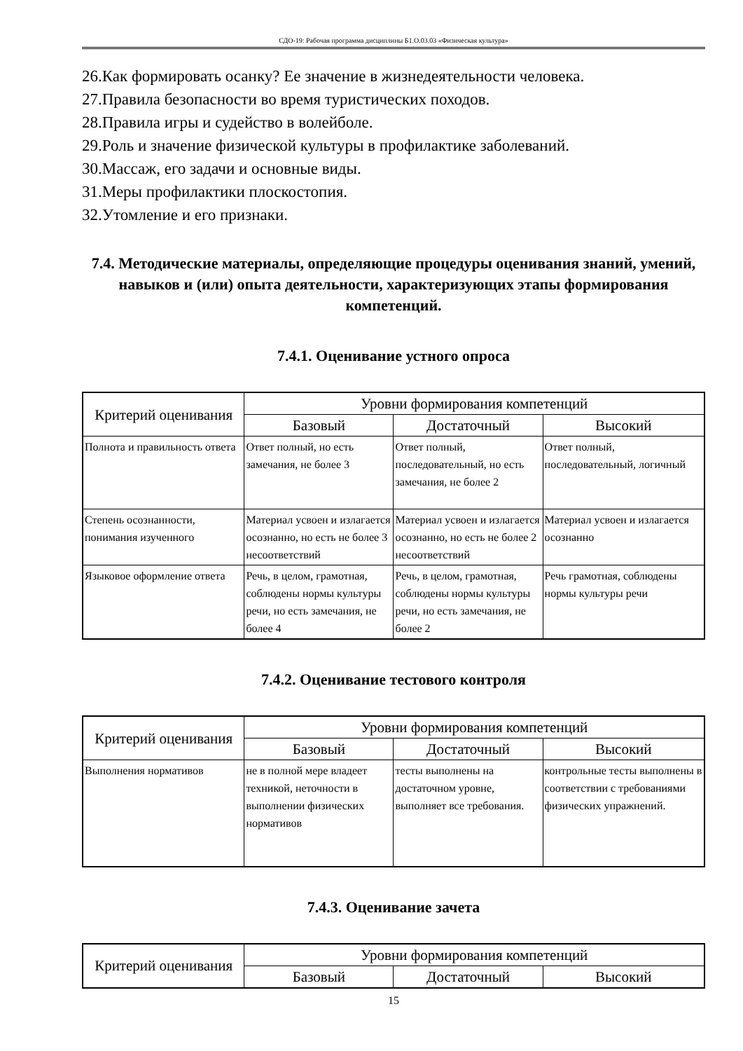СДО-19: Рабочая программа дисциплины Б1.О.03.03 «Физическая культура»
26.Как формировать осанку? Ее значение в жизнедеятельности человека.
27.Правила безопасности во время туристических походов.
28.Правила игры и судейство в волейболе.
29.Роль и значение физической культуры в профилактике заболеваний.
30.Массаж, его задачи и основные виды.
31.Меры профилактики плоскостопия.
32.Утомление и его признаки.
7.4. Методические материалы, определяющие процедуры оценивания знаний, умений, навыков и (или) опыта деятельности, характеризующих этапы формирования компетенций.
7.4.1. Оценивание устного опроса
| Критерий оценивания | Уровни формирования компетенций | | |
| --- | --- | --- | --- |
| | Базовый | Достаточный | Высокий |
| Полнота и правильность ответа | Ответ полный, но есть замечания, не более 3 | Ответ полный, последовательный, но есть замечания, не более 2 | Ответ полный, последовательный, логичный |
| Степень осознанности, понимания изученного | Материал усвоен и излагается осознанно, но есть не более 3 несоответствий | Материал усвоен и излагается осознанно, но есть не более 2 несоответствий | Материал усвоен и излагается осознанно |
| Языковое оформление ответа | Речь, в целом, грамотная, соблюдены нормы культуры речи, но есть замечания, не более 4 | Речь, в целом, грамотная, соблюдены нормы культуры речи, но есть замечания, не более 2 | Речь грамотная, соблюдены нормы культуры речи |
7.4.2. Оценивание тестового контроля
| Критерий оценивания | Уровни формирования компетенций | | |
| --- | --- | --- | --- |
| | Базовый | Достаточный | Высокий |
| Выполнения нормативов | не в полной мере владеет техникой, неточности в выполнении физических нормативов | тесты выполнены на достаточном уровне, выполняет все требования. | контрольные тесты выполнены в соответствии с требованиями физических упражнений. |
7.4.3. Оценивание зачета
| Критерий оценивания | Уровни формирования компетенций | | |
| --- | --- | --- | --- |
| | Базовый | Достаточный | Высокий |
15